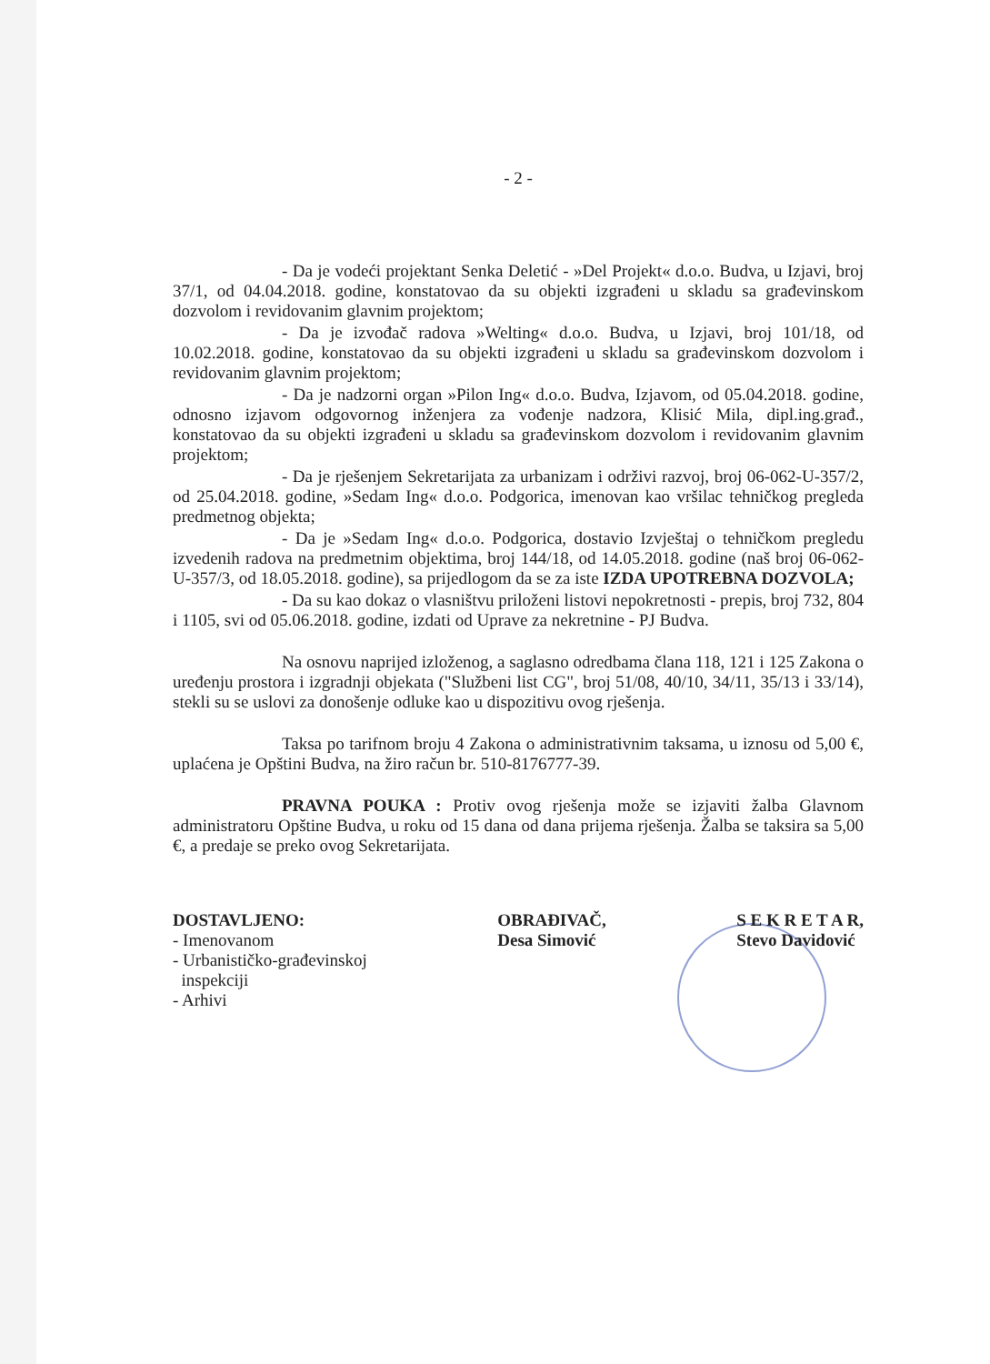- 2 -
- Da je vodeći projektant Senka Deletić - »Del Projekt« d.o.o. Budva, u Izjavi, broj 37/1, od 04.04.2018. godine, konstatovao da su objekti izgrađeni u skladu sa građevinskom dozvolom i revidovanim glavnim projektom;
- Da je izvođač radova »Welting« d.o.o. Budva, u Izjavi, broj 101/18, od 10.02.2018. godine, konstatovao da su objekti izgrađeni u skladu sa građevinskom dozvolom i revidovanim glavnim projektom;
- Da je nadzorni organ »Pilon Ing« d.o.o. Budva, Izjavom, od 05.04.2018. godine, odnosno izjavom odgovornog inženjera za vođenje nadzora, Klisić Mila, dipl.ing.građ., konstatovao da su objekti izgrađeni u skladu sa građevinskom dozvolom i revidovanim glavnim projektom;
- Da je rješenjem Sekretarijata za urbanizam i održivi razvoj, broj 06-062-U-357/2, od 25.04.2018. godine, »Sedam Ing« d.o.o. Podgorica, imenovan kao vršilac tehničkog pregleda predmetnog objekta;
- Da je »Sedam Ing« d.o.o. Podgorica, dostavio Izvještaj o tehničkom pregledu izvedenih radova na predmetnim objektima, broj 144/18, od 14.05.2018. godine (naš broj 06-062-U-357/3, od 18.05.2018. godine), sa prijedlogom da se za iste IZDA UPOTREBNA DOZVOLA;
- Da su kao dokaz o vlasništvu priloženi listovi nepokretnosti - prepis, broj 732, 804 i 1105, svi od 05.06.2018. godine, izdati od Uprave za nekretnine - PJ Budva.
Na osnovu naprijed izloženog, a saglasno odredbama člana 118, 121 i 125 Zakona o uređenju prostora i izgradnji objekata ("Službeni list CG", broj 51/08, 40/10, 34/11, 35/13 i 33/14), stekli su se uslovi za donošenje odluke kao u dispozitivu ovog rješenja.
Taksa po tarifnom broju 4 Zakona o administrativnim taksama, u iznosu od 5,00 €, uplaćena je Opštini Budva, na žiro račun br. 510-8176777-39.
PRAVNA POUKA : Protiv ovog rješenja može se izjaviti žalba Glavnom administratoru Opštine Budva, u roku od 15 dana od dana prijema rješenja. Žalba se taksira sa 5,00 €, a predaje se preko ovog Sekretarijata.
DOSTAVLJENO:
- Imenovanom
- Urbanističko-građevinskoj
inspekciji
- Arhivi
OBRAĐIVAČ,
Desa Simović
S E K R E T A R,
Stevo Davidović